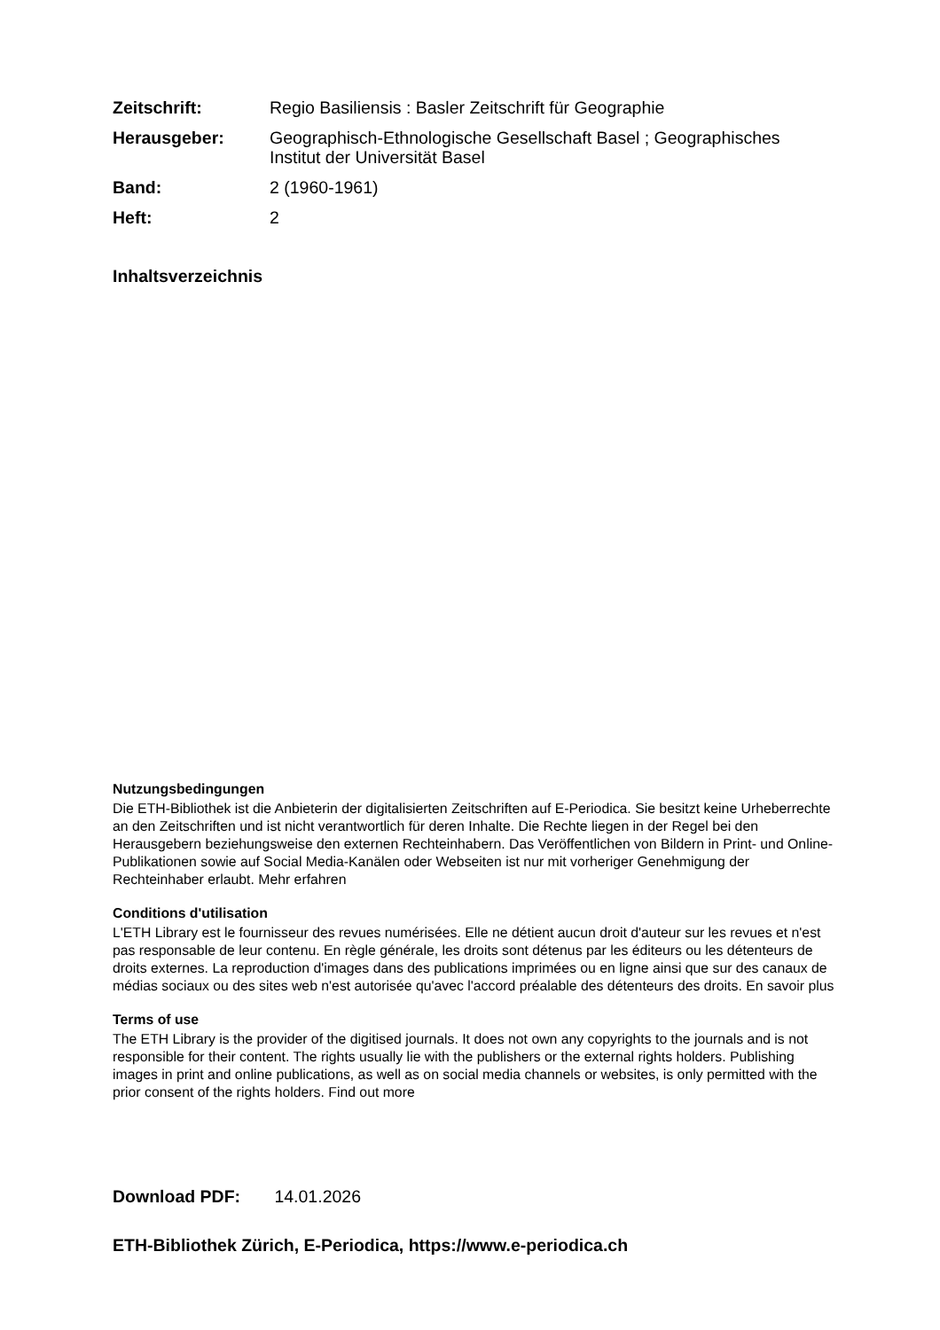Zeitschrift: Regio Basiliensis : Basler Zeitschrift für Geographie Herausgeber: Geographisch-Ethnologische Gesellschaft Basel ; Geographisches Institut der Universität Basel Band: 2 (1960-1961) Heft: 2
Inhaltsverzeichnis
Nutzungsbedingungen
Die ETH-Bibliothek ist die Anbieterin der digitalisierten Zeitschriften auf E-Periodica. Sie besitzt keine Urheberrechte an den Zeitschriften und ist nicht verantwortlich für deren Inhalte. Die Rechte liegen in der Regel bei den Herausgebern beziehungsweise den externen Rechteinhabern. Das Veröffentlichen von Bildern in Print- und Online-Publikationen sowie auf Social Media-Kanälen oder Webseiten ist nur mit vorheriger Genehmigung der Rechteinhaber erlaubt. Mehr erfahren
Conditions d'utilisation
L'ETH Library est le fournisseur des revues numérisées. Elle ne détient aucun droit d'auteur sur les revues et n'est pas responsable de leur contenu. En règle générale, les droits sont détenus par les éditeurs ou les détenteurs de droits externes. La reproduction d'images dans des publications imprimées ou en ligne ainsi que sur des canaux de médias sociaux ou des sites web n'est autorisée qu'avec l'accord préalable des détenteurs des droits. En savoir plus
Terms of use
The ETH Library is the provider of the digitised journals. It does not own any copyrights to the journals and is not responsible for their content. The rights usually lie with the publishers or the external rights holders. Publishing images in print and online publications, as well as on social media channels or websites, is only permitted with the prior consent of the rights holders. Find out more
Download PDF: 14.01.2026
ETH-Bibliothek Zürich, E-Periodica, https://www.e-periodica.ch